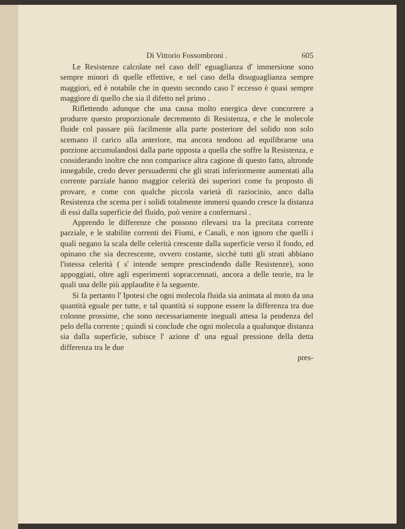Di Vittorio Fossombroni . 605
Le Resistenze calcolate nel caso dell' eguaglianza d' immersione sono sempre minori di quelle effettive, e nel caso della disuguaglianza sempre maggiori, ed è notabile che in questo secondo caso l' eccesso è quasi sempre maggiore di quello che sia il difetto nel primo .
Riflettendo adunque che una causa molto energica deve concorrere a produrre questo proporzionale decremento di Resistenza, e che le molecole fluide col passare più facilmente alla parte posteriore del solido non solo scemano il carico alla anteriore, ma ancora tendono ad equilibrarne una porzione accumulandosi dalla parte opposta a quella che soffre la Resistenza, e considerando inoltre che non comparisce altra cagione di questo fatto, altronde innegabile, credo dever persuadermi che gli strati inferiormente aumentati alla corrente parziale hanno maggior celerità dei superiori come fu proposto di provare, e come con qualche piccola varietà di raziocinio, anco dalla Resistenza che scema per i solidi totalmente immersi quando cresce la distanza di essi dalla superficie del fluido, può venire a confermarsi .
Apprendo le differenze che possono rilevarsi tra la precitata corrente parziale, e le stabilite correnti dei Fiumi, e Canali, e non ignoro che quelli i quali negano la scala delle celerità crescente dalla superficie verso il fondo, ed opinano che sia decrescente, ovvero costante, sicchè tutti gli strati abbiano l'istessa celerità ( s' intende sempre prescindendo dalle Resistenze), sono appoggiati, oltre agli esperimenti sopraccennati, ancora a delle teorie, tra le quali una delle più applaudite è la seguente.
Si fa pertanto l' Ipotesi che ogni molecola fluida sia animata al moto da una quantità eguale per tutte, e tal quantità si suppone essere la differenza tra due colonne prossime, che sono necessariamente ineguali attesa la pendenza del pelo della corrente ; quindi si conclude che ogni molecola a qualunque distanza sia dalla superficie, subisce l' azione d' una egual pressione della detta differenza tra le due
pres-